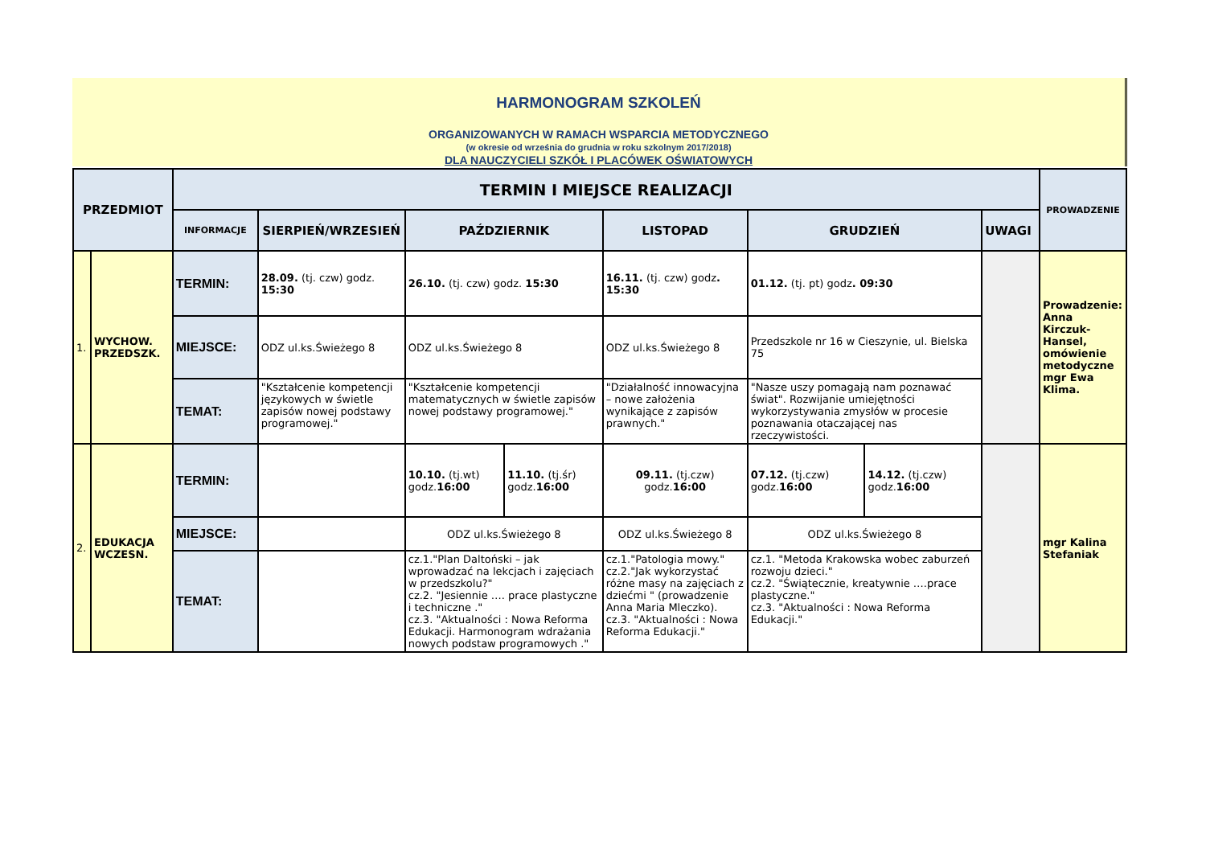HARMONOGRAM SZKOLEŃ
ORGANIZOWANYCH W RAMACH WSPARCIA METODYCZNEGO
(w okresie od września do grudnia w roku szkolnym 2017/2018)
DLA NAUCZYCIELI SZKÓŁ I PLACÓWEK OŚWIATOWYCH
| PRZEDMIOT | | TERMIN I MIEJSCE REALIZACJI | | | | | | | | PROWADZENIE |
| --- | --- | --- | --- | --- | --- | --- | --- | --- | --- | --- |
| | | INFORMACJE | SIERPIEŃ/WRZESIEŃ | PAŹDZIERNIK | | LISTOPAD | GRUDZIEŃ | | UWAGI | |
| 1. | WYCHOW. PRZEDSZK. | TERMIN: | 28.09. (tj. czw) godz. 15:30 | 26.10. (tj. czw) godz. 15:30 | | 16.11. (tj. czw) godz . 15:30 | 01.12. (tj. pt) godz . 09:30 | | | Prowadzenie: Anna Kirczuk-Hansel, omówienie metodyczne mgr Ewa Klima. |
| | | MIEJSCE: | ODZ ul.ks.Świeżego 8 | ODZ ul.ks.Świeżego 8 | | ODZ ul.ks.Świeżego 8 | Przedszkole nr 16 w Cieszynie, ul. Bielska 75 | | | |
| | | TEMAT: | "Kształcenie kompetencji językowych w świetle zapisów nowej podstawy programowej." | "Kształcenie kompetencji matematycznych w świetle zapisów nowej podstawy programowej." | | "Działalność innowacyjna – nowe założenia wynikające z zapisów prawnych." | "Nasze uszy pomagają nam poznawać świat". Rozwijanie umiejętności wykorzystywania zmysłów w procesie poznawania otaczającej nas rzeczywistości. | | | |
| 2. | EDUKACJA WCZESN. | TERMIN: | | 10.10. (tj.wt) godz. 16:00 | 11.10. (tj.śr) godz. 16:00 | 09.11. (tj.czw) godz. 16:00 | 07.12. (tj.czw) godz. 16:00 | 14.12. (tj.czw) godz. 16:00 | | mgr Kalina Stefaniak |
| | | MIEJSCE: | | ODZ ul.ks.Świeżego 8 | | ODZ ul.ks.Świeżego 8 | ODZ ul.ks.Świeżego 8 | | | |
| | | TEMAT: | | cz.1."Plan Daltoński – jak wprowadzać na lekcjach i zajęciach w przedszkolu?" cz.2. "Jesiennie …. prace plastyczne i techniczne ." cz.3. "Aktualności : Nowa Reforma Edukacji. Harmonogram wdrażania nowych podstaw programowych ." | | cz.1."Patologia mowy." cz.2."Jak wykorzystać różne masy na zajęciach z dziećmi " (prowadzenie Anna Maria Mleczko). cz.3. "Aktualności : Nowa Reforma Edukacji." | cz.1. "Metoda Krakowska wobec zaburzeń rozwoju dzieci." cz.2. "Świątecznie, kreatywnie ….prace plastyczne." cz.3. "Aktualności : Nowa Reforma Edukacji." | | | |